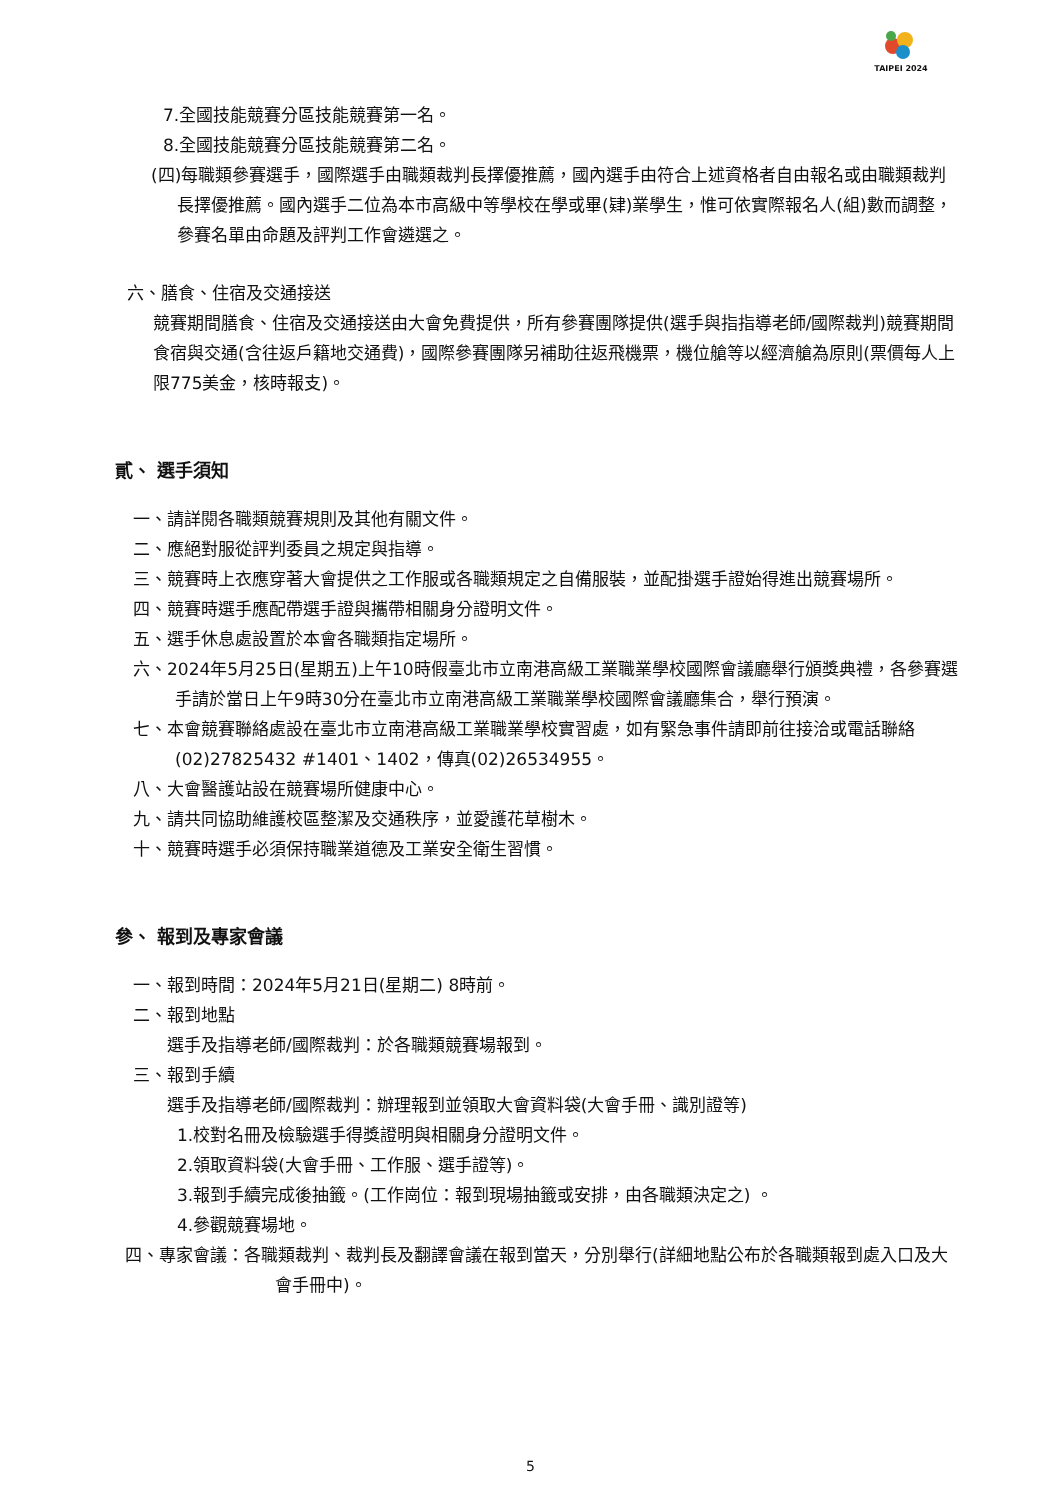TAIPEI 2024
7.全國技能競賽分區技能競賽第一名。
8.全國技能競賽分區技能競賽第二名。
(四)每職類參賽選手，國際選手由職類裁判長擇優推薦，國內選手由符合上述資格者自由報名或由職類裁判長擇優推薦。國內選手二位為本市高級中等學校在學或畢(肄)業學生，惟可依實際報名人(組)數而調整，參賽名單由命題及評判工作會遴選之。
六、膳食、住宿及交通接送
競賽期間膳食、住宿及交通接送由大會免費提供，所有參賽團隊提供(選手與指指導老師/國際裁判)競賽期間食宿與交通(含往返戶籍地交通費)，國際參賽團隊另補助往返飛機票，機位艙等以經濟艙為原則(票價每人上限775美金，核時報支)。
貳、 選手須知
一、請詳閱各職類競賽規則及其他有關文件。
二、應絕對服從評判委員之規定與指導。
三、競賽時上衣應穿著大會提供之工作服或各職類規定之自備服裝，並配掛選手證始得進出競賽場所。
四、競賽時選手應配帶選手證與攜帶相關身分證明文件。
五、選手休息處設置於本會各職類指定場所。
六、2024年5月25日(星期五)上午10時假臺北市立南港高級工業職業學校國際會議廳舉行頒獎典禮，各參賽選手請於當日上午9時30分在臺北市立南港高級工業職業學校國際會議廳集合，舉行預演。
七、本會競賽聯絡處設在臺北市立南港高級工業職業學校實習處，如有緊急事件請即前往接洽或電話聯絡(02)27825432 #1401、1402，傳真(02)26534955。
八、大會醫護站設在競賽場所健康中心。
九、請共同協助維護校區整潔及交通秩序，並愛護花草樹木。
十、競賽時選手必須保持職業道德及工業安全衛生習慣。
參、 報到及專家會議
一、報到時間：2024年5月21日(星期二) 8時前。
二、報到地點
選手及指導老師/國際裁判：於各職類競賽場報到。
三、報到手續
選手及指導老師/國際裁判：辦理報到並領取大會資料袋(大會手冊、識別證等)
1.校對名冊及檢驗選手得獎證明與相關身分證明文件。
2.領取資料袋(大會手冊、工作服、選手證等)。
3.報到手續完成後抽籤。(工作崗位：報到現場抽籤或安排，由各職類決定之) 。
4.參觀競賽場地。
四、專家會議：各職類裁判、裁判長及翻譯會議在報到當天，分別舉行(詳細地點公布於各職類報到處入口及大會手冊中)。
5